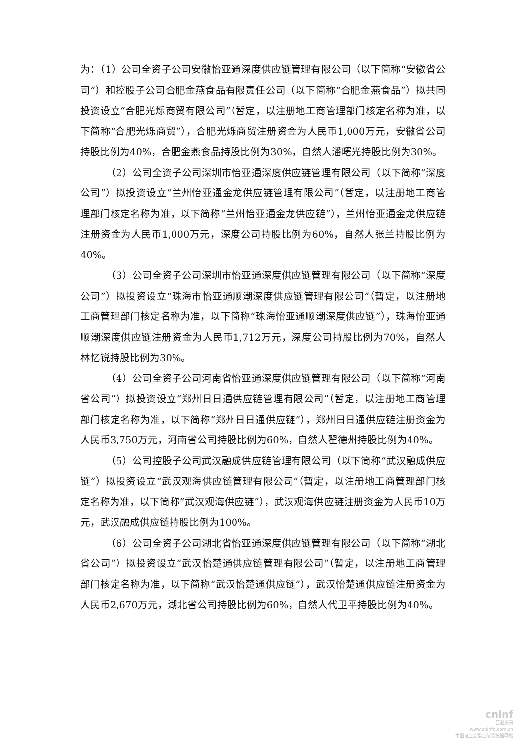为：（1）公司全资子公司安徽怡亚通深度供应链管理有限公司（以下简称“安徽省公司”）和控股子公司合肥金燕食品有限责任公司（以下简称“合肥金燕食品”）拟共同投资设立“合肥光烁商贸有限公司”（暂定，以注册地工商管理部门核定名称为准，以下简称“合肥光烁商贸”），合肥光烁商贸注册资金为人民币1,000万元，安徽省公司持股比例为40%，合肥金燕食品持股比例为30%，自然人潘曙光持股比例为30%。
（2）公司全资子公司深圳市怡亚通深度供应链管理有限公司（以下简称“深度公司”）拟投资设立“兰州怡亚通金龙供应链管理有限公司”（暂定，以注册地工商管理部门核定名称为准，以下简称“兰州怡亚通金龙供应链”），兰州怡亚通金龙供应链注册资金为人民币1,000万元，深度公司持股比例为60%，自然人张兰持股比例为40%。
（3）公司全资子公司深圳市怡亚通深度供应链管理有限公司（以下简称“深度公司”）拟投资设立“珠海市怡亚通顺潮深度供应链管理有限公司”（暂定，以注册地工商管理部门核定名称为准，以下简称“珠海怡亚通顺潮深度供应链”），珠海怡亚通顺潮深度供应链注册资金为人民币1,712万元，深度公司持股比例为70%，自然人林忆锐持股比例为30%。
（4）公司全资子公司河南省怡亚通深度供应链管理有限公司（以下简称“河南省公司”）拟投资设立“郑州日日通供应链管理有限公司”（暂定，以注册地工商管理部门核定名称为准，以下简称“郑州日日通供应链”），郑州日日通供应链注册资金为人民币3,750万元，河南省公司持股比例为60%，自然人翟德州持股比例为40%。
（5）公司控股子公司武汉融成供应链管理有限公司（以下简称“武汉融成供应链”）拟投资设立“武汉观海供应链管理有限公司”（暂定，以注册地工商管理部门核定名称为准，以下简称“武汉观海供应链”），武汉观海供应链注册资金为人民币10万元，武汉融成供应链持股比例为100%。
（6）公司全资子公司湖北省怡亚通深度供应链管理有限公司（以下简称“湖北省公司”）拟投资设立“武汉怡楚通供应链管理有限公司”（暂定，以注册地工商管理部门核定名称为准，以下简称“武汉怡楚通供应链”），武汉怡楚通供应链注册资金为人民币2,670万元，湖北省公司持股比例为60%，自然人代卫平持股比例为40%。
cninf
巨潮资讯
www.cninfo.com.cn
中国证监会指定信息披露网站